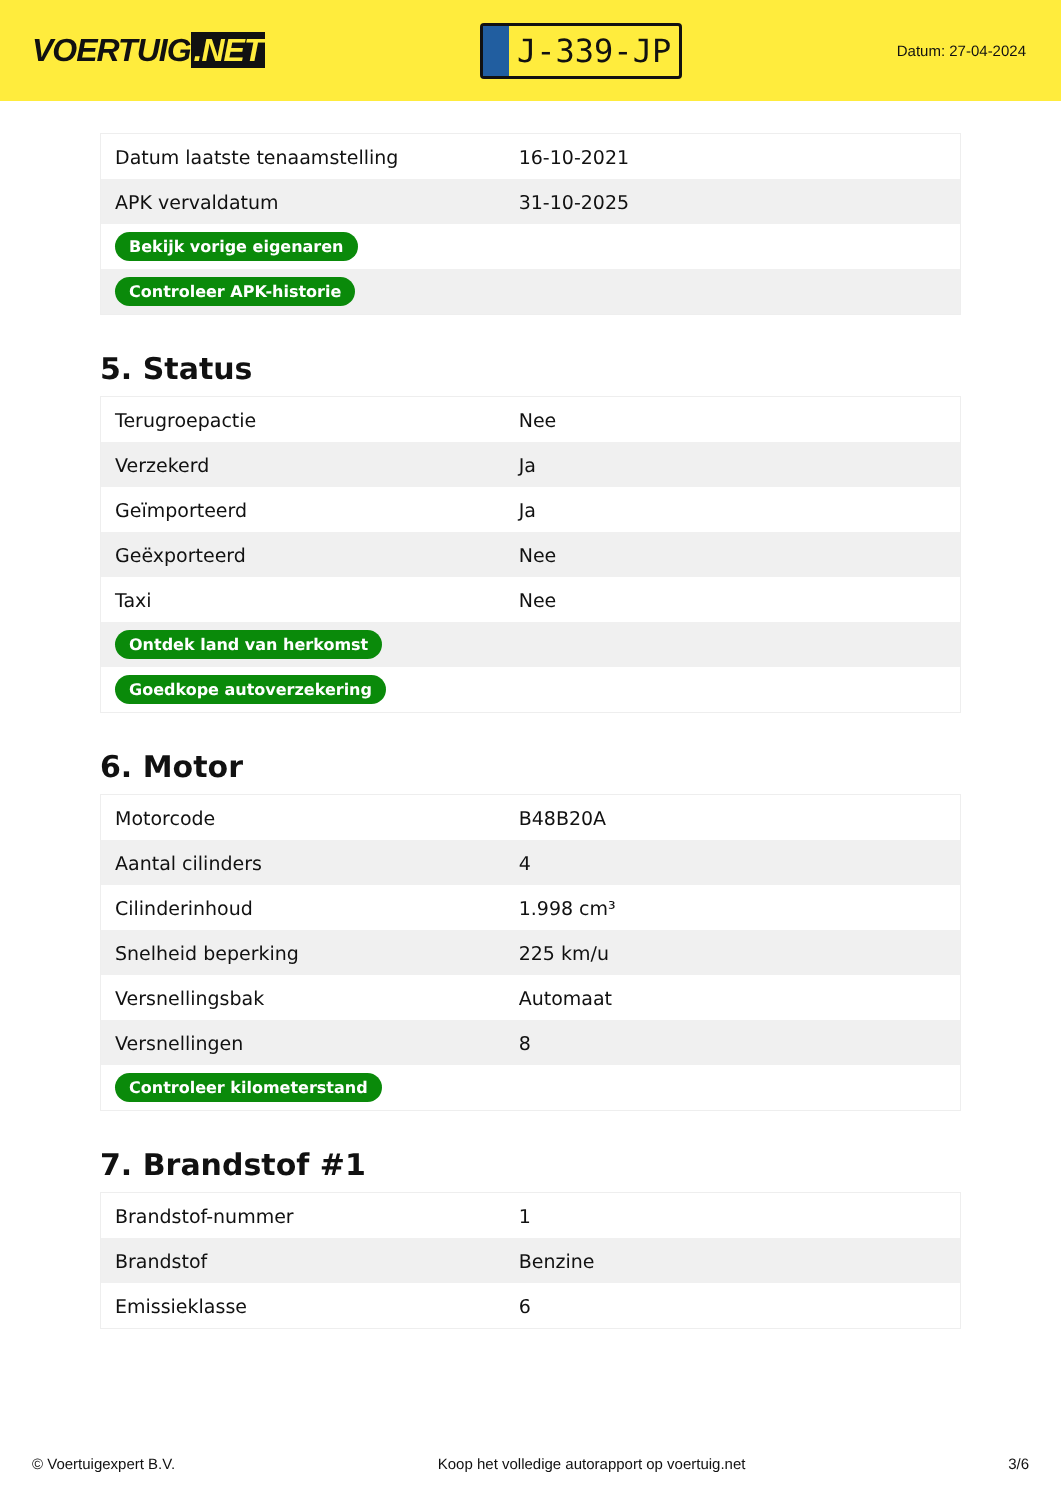VOERTUIG.NET
J-339-JP
Datum: 27-04-2024
| Datum laatste tenaamstelling | 16-10-2021 |
| APK vervaldatum | 31-10-2025 |
| Bekijk vorige eigenaren | |
| Controleer APK-historie | |
5. Status
| Terugroepactie | Nee |
| Verzekerd | Ja |
| Geïmporteerd | Ja |
| Geëxporteerd | Nee |
| Taxi | Nee |
| Ontdek land van herkomst | |
| Goedkope autoverzekering | |
6. Motor
| Motorcode | B48B20A |
| Aantal cilinders | 4 |
| Cilinderinhoud | 1.998 cm³ |
| Snelheid beperking | 225 km/u |
| Versnellingsbak | Automaat |
| Versnellingen | 8 |
| Controleer kilometerstand | |
7. Brandstof #1
| Brandstof-nummer | 1 |
| Brandstof | Benzine |
| Emissieklasse | 6 |
© Voertuigexpert B.V. Koop het volledige autorapport op voertuig.net 3/6